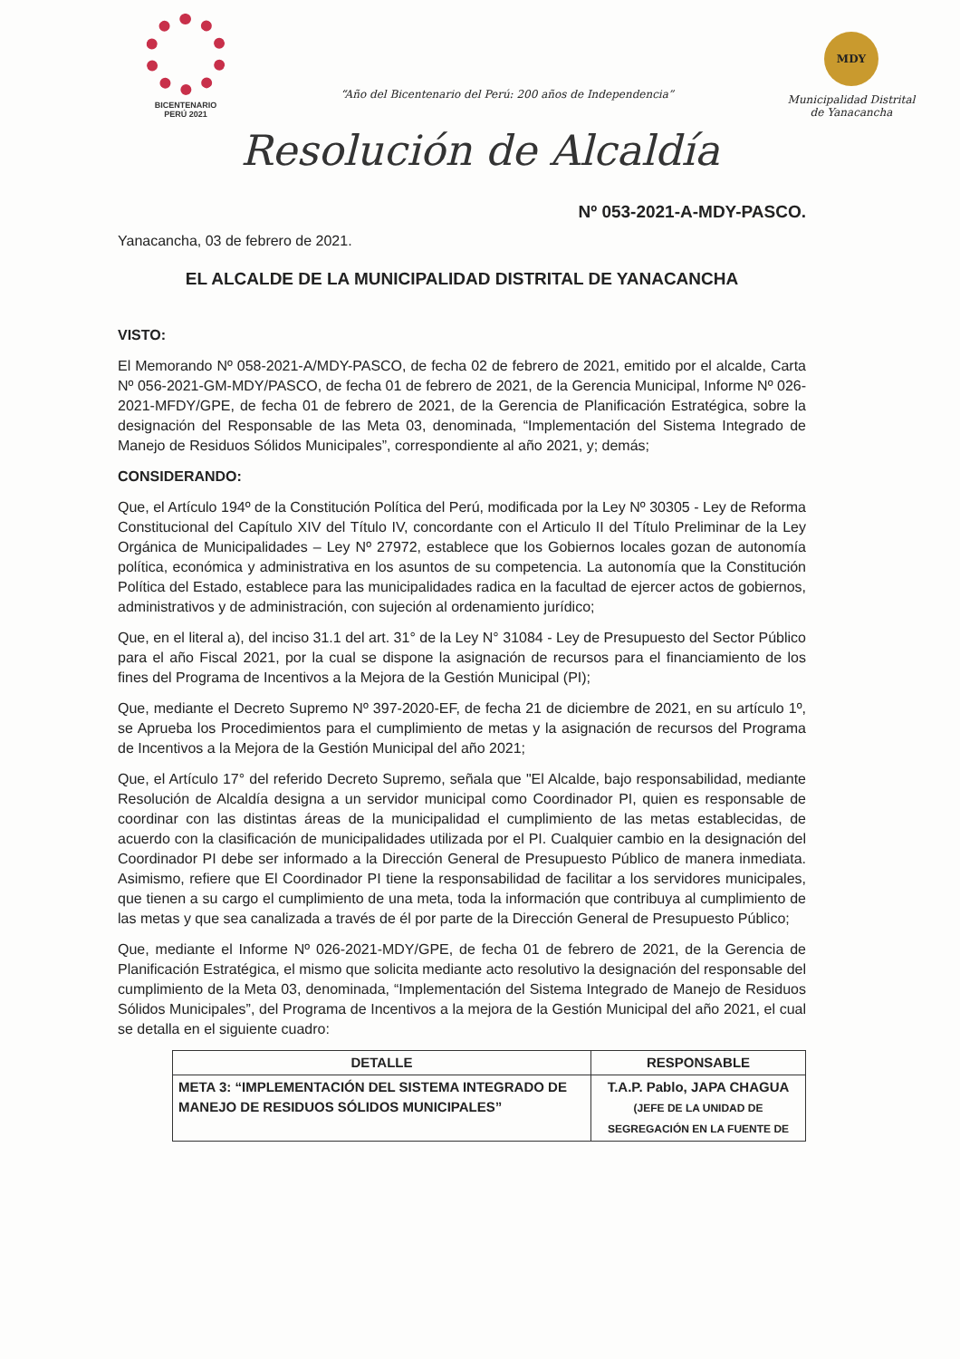BICENTENARIO
PERÚ 2021
“Año del Bicentenario del Perú: 200 años de Independencia”
MDY
Municipalidad Distrital
de Yanacancha
Resolución de Alcaldía
Nº 053-2021-A-MDY-PASCO.
Yanacancha, 03 de febrero de 2021.
EL ALCALDE DE LA MUNICIPALIDAD DISTRITAL DE YANACANCHA
VISTO:
El Memorando Nº 058-2021-A/MDY-PASCO, de fecha 02 de febrero de 2021, emitido por el alcalde, Carta Nº 056-2021-GM-MDY/PASCO, de fecha 01 de febrero de 2021, de la Gerencia Municipal, Informe Nº 026-2021-MFDY/GPE, de fecha 01 de febrero de 2021, de la Gerencia de Planificación Estratégica, sobre la designación del Responsable de las Meta 03, denominada, “Implementación del Sistema Integrado de Manejo de Residuos Sólidos Municipales”, correspondiente al año 2021, y; demás;
CONSIDERANDO:
Que, el Artículo 194º de la Constitución Política del Perú, modificada por la Ley Nº 30305 - Ley de Reforma Constitucional del Capítulo XIV del Título IV, concordante con el Articulo II del Título Preliminar de la Ley Orgánica de Municipalidades – Ley Nº 27972, establece que los Gobiernos locales gozan de autonomía política, económica y administrativa en los asuntos de su competencia. La autonomía que la Constitución Política del Estado, establece para las municipalidades radica en la facultad de ejercer actos de gobiernos, administrativos y de administración, con sujeción al ordenamiento jurídico;
Que, en el literal a), del inciso 31.1 del art. 31° de la Ley N° 31084 - Ley de Presupuesto del Sector Público para el año Fiscal 2021, por la cual se dispone la asignación de recursos para el financiamiento de los fines del Programa de Incentivos a la Mejora de la Gestión Municipal (PI);
Que, mediante el Decreto Supremo Nº 397-2020-EF, de fecha 21 de diciembre de 2021, en su artículo 1º, se Aprueba los Procedimientos para el cumplimiento de metas y la asignación de recursos del Programa de Incentivos a la Mejora de la Gestión Municipal del año 2021;
Que, el Artículo 17° del referido Decreto Supremo, señala que "El Alcalde, bajo responsabilidad, mediante Resolución de Alcaldía designa a un servidor municipal como Coordinador PI, quien es responsable de coordinar con las distintas áreas de la municipalidad el cumplimiento de las metas establecidas, de acuerdo con la clasificación de municipalidades utilizada por el PI. Cualquier cambio en la designación del Coordinador PI debe ser informado a la Dirección General de Presupuesto Público de manera inmediata. Asimismo, refiere que El Coordinador PI tiene la responsabilidad de facilitar a los servidores municipales, que tienen a su cargo el cumplimiento de una meta, toda la información que contribuya al cumplimiento de las metas y que sea canalizada a través de él por parte de la Dirección General de Presupuesto Público;
Que, mediante el Informe Nº 026-2021-MDY/GPE, de fecha 01 de febrero de 2021, de la Gerencia de Planificación Estratégica, el mismo que solicita mediante acto resolutivo la designación del responsable del cumplimiento de la Meta 03, denominada, “Implementación del Sistema Integrado de Manejo de Residuos Sólidos Municipales”, del Programa de Incentivos a la mejora de la Gestión Municipal del año 2021, el cual se detalla en el siguiente cuadro:
| DETALLE | RESPONSABLE |
| --- | --- |
| META 3: “IMPLEMENTACIÓN DEL SISTEMA INTEGRADO DE MANEJO DE RESIDUOS SÓLIDOS MUNICIPALES” | T.A.P. Pablo, JAPA CHAGUA (JEFE DE LA UNIDAD DE SEGREGACIÓN EN LA FUENTE DE |